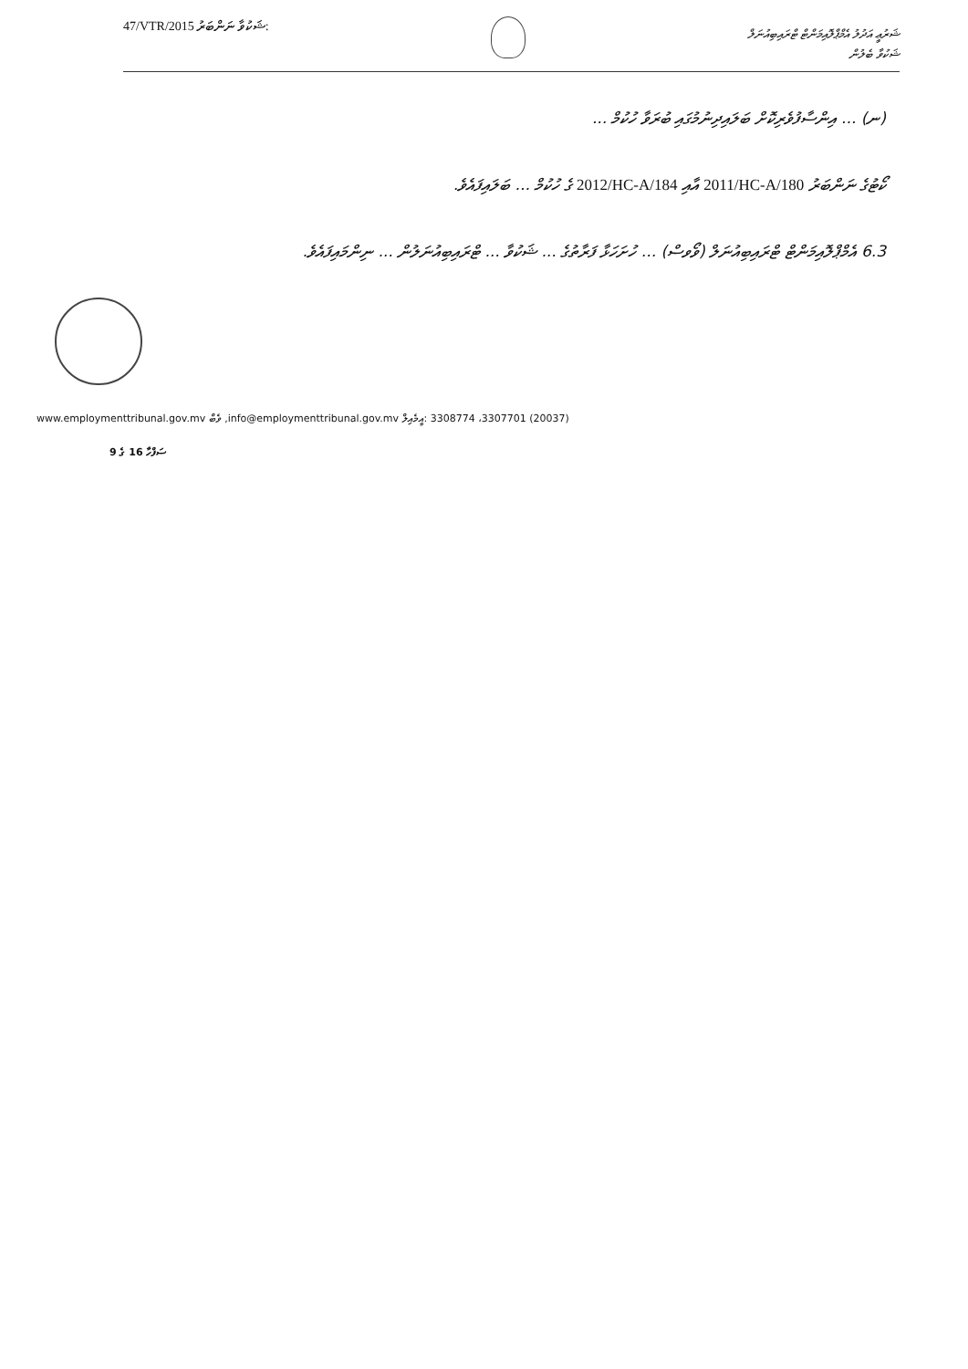47/VTR/2015 :ޝަކުވާ ނަންބަރު
ޝަރުޢީ އަދުލު އެމްޕްލޮއިމަންޓް ޓްރައިބިއުނަލް
ޝަކުވާ ބެލުން
(ނ) ... އިންސާފުވެރިކޮށް ބަލައިދިނުމުގައި ބުރަވާ ހުކުމް ...
ކޯޓުގެ ނަންބަރު 2011/HC-A/180 އާއި 2012/HC-A/184 ގެ ހުކުމް ... ބަލައިފައެވެ.
6.3 އެމްޕްލޮއިމަންޓް ޓްރައިބިއުނަލް (ވޯވސް) ... ހުށަހަޅާ ފަރާތުގެ ... ޝަކުވާ ... ޓްރައިބިއުނަލުން ... ނިންމައިފައެވެ.
www.employmenttribunal.gov.mv ވެބް ,info@employmenttribunal.gov.mv :އީމެއިލް 3308774 ،3307701 (20037)
9 ގެ 16 ސަފްހާ